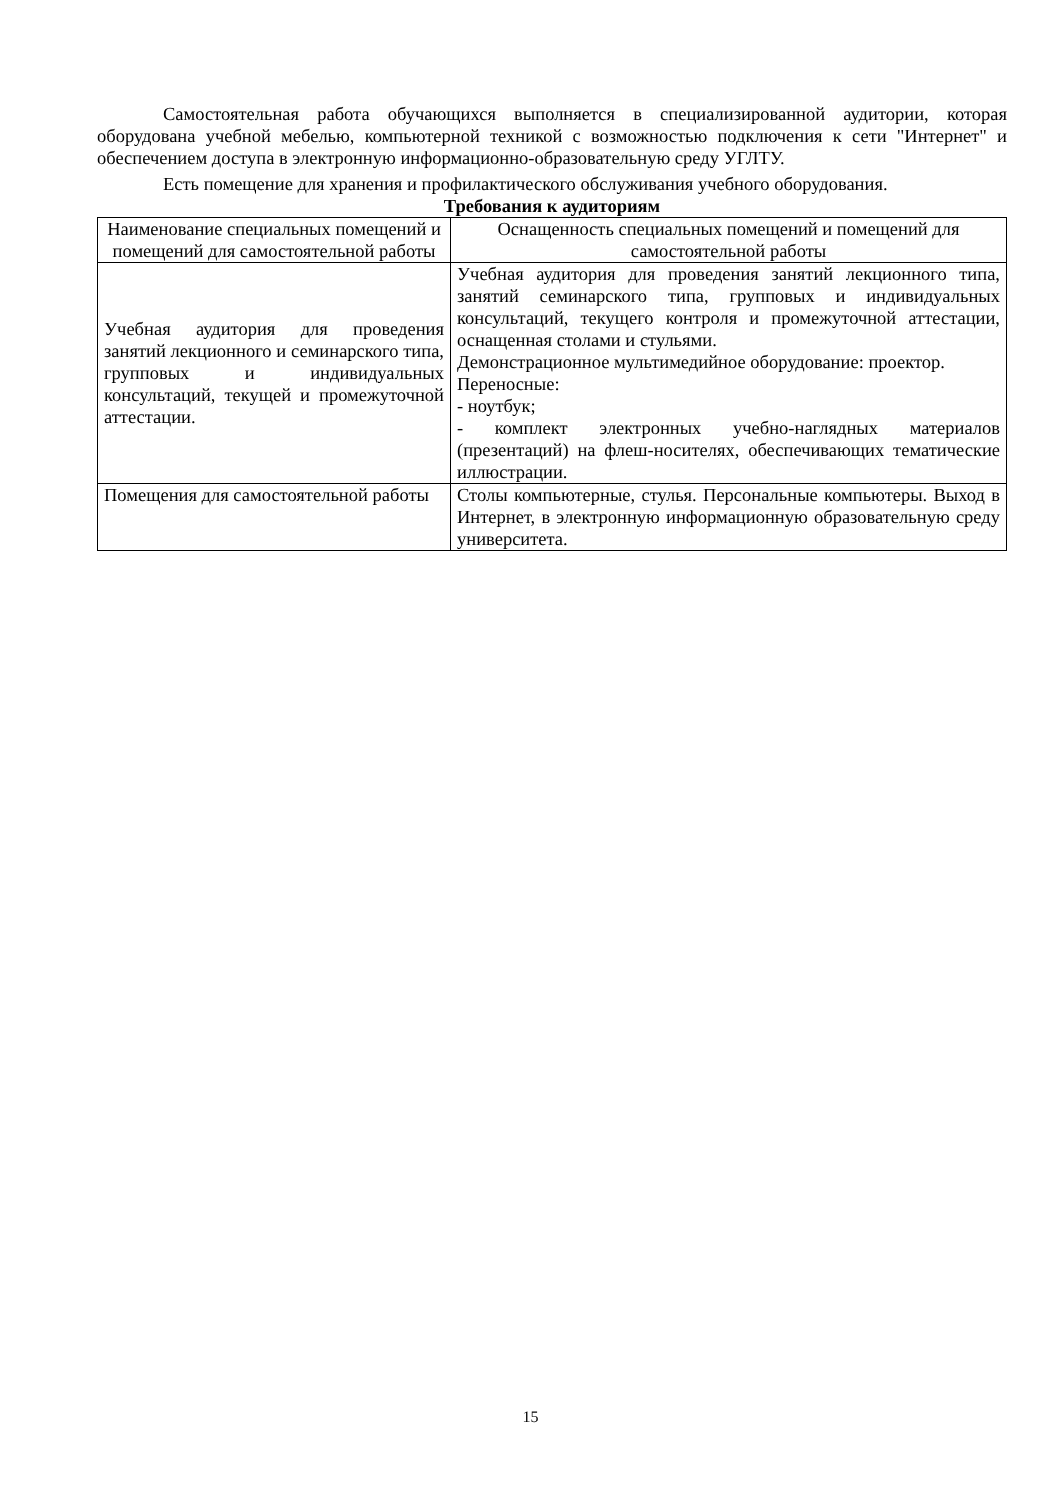Самостоятельная работа обучающихся выполняется в специализированной аудитории, которая оборудована учебной мебелью, компьютерной техникой с возможностью подключения к сети "Интернет" и обеспечением доступа в электронную информационно-образовательную среду УГЛТУ.
Есть помещение для хранения и профилактического обслуживания учебного оборудования.
Требования к аудиториям
| Наименование специальных помещений и помещений для самостоятельной работы | Оснащенность специальных помещений и помещений для самостоятельной работы |
| --- | --- |
| Учебная аудитория для проведения занятий лекционного и семинарского типа, групповых и индивидуальных консультаций, текущей и промежуточной аттестации. | Учебная аудитория для проведения занятий лекционного типа, занятий семинарского типа, групповых и индивидуальных консультаций, текущего контроля и промежуточной аттестации, оснащенная столами и стульями. Демонстрационное мультимедийное оборудование: проектор. Переносные: - ноутбук; - комплект электронных учебно-наглядных материалов (презентаций) на флеш-носителях, обеспечивающих тематические иллюстрации. |
| Помещения для самостоятельной работы | Столы компьютерные, стулья. Персональные компьютеры. Выход в Интернет, в электронную информационную образовательную среду университета. |
15